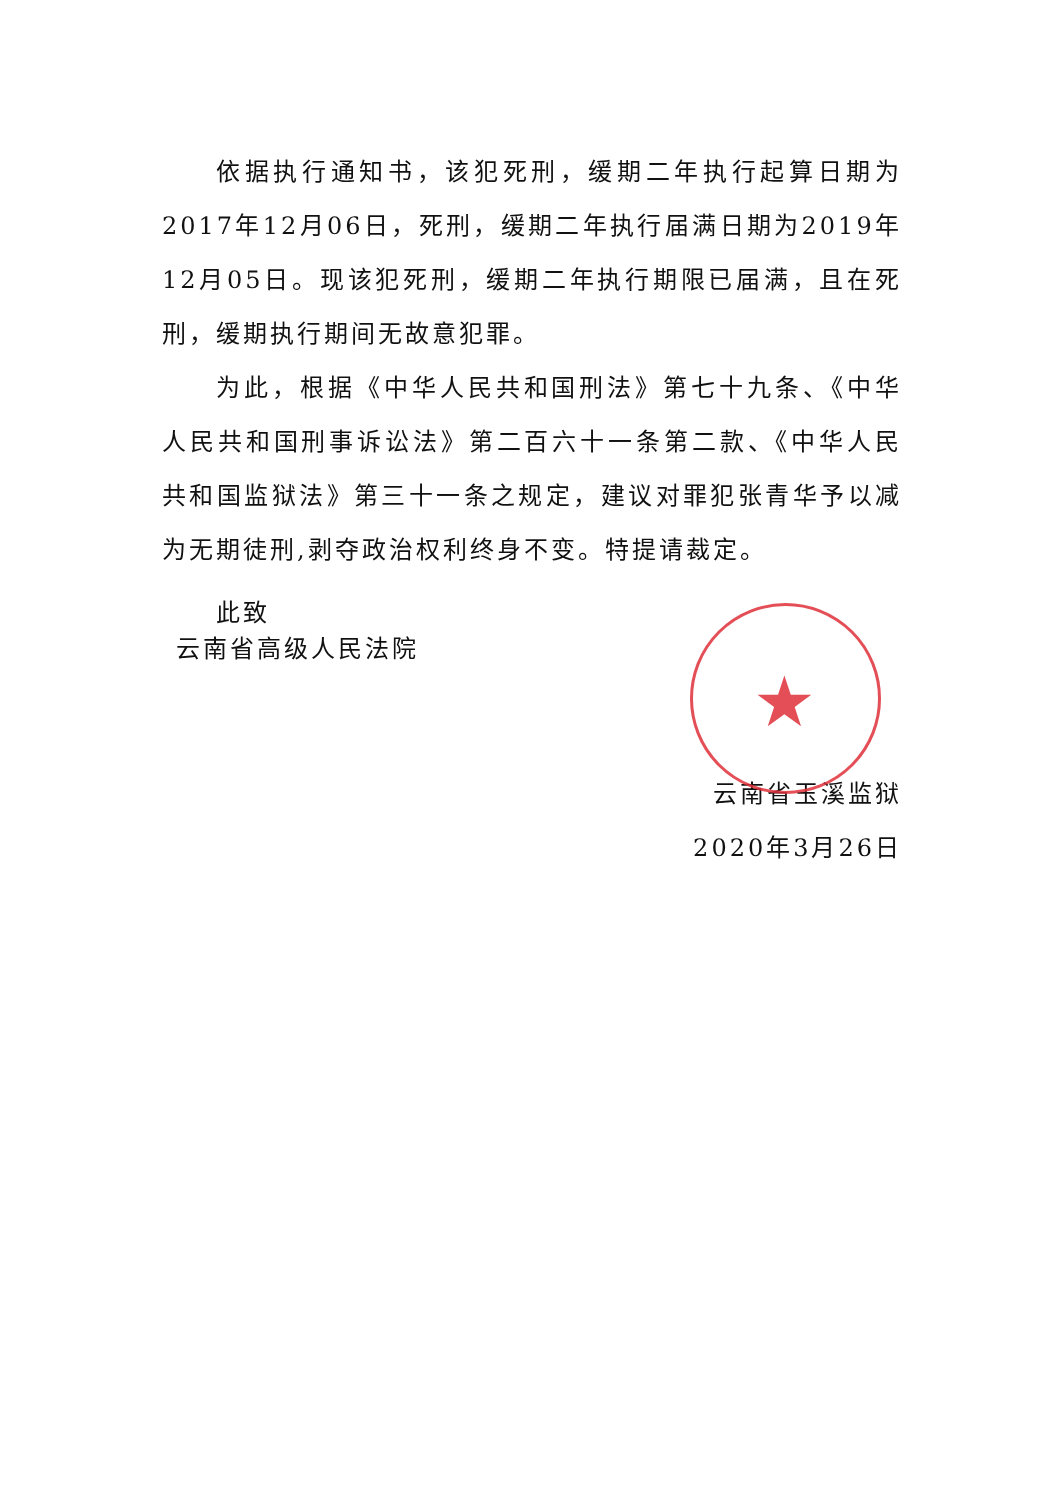依据执行通知书，该犯死刑，缓期二年执行起算日期为2017年12月06日，死刑，缓期二年执行届满日期为2019年12月05日。现该犯死刑，缓期二年执行期限已届满，且在死刑，缓期执行期间无故意犯罪。
为此，根据《中华人民共和国刑法》第七十九条、《中华人民共和国刑事诉讼法》第二百六十一条第二款、《中华人民共和国监狱法》第三十一条之规定，建议对罪犯张青华予以减为无期徒刑,剥夺政治权利终身不变。特提请裁定。
此致
云南省高级人民法院
★
云南省玉溪监狱
2020年3月26日